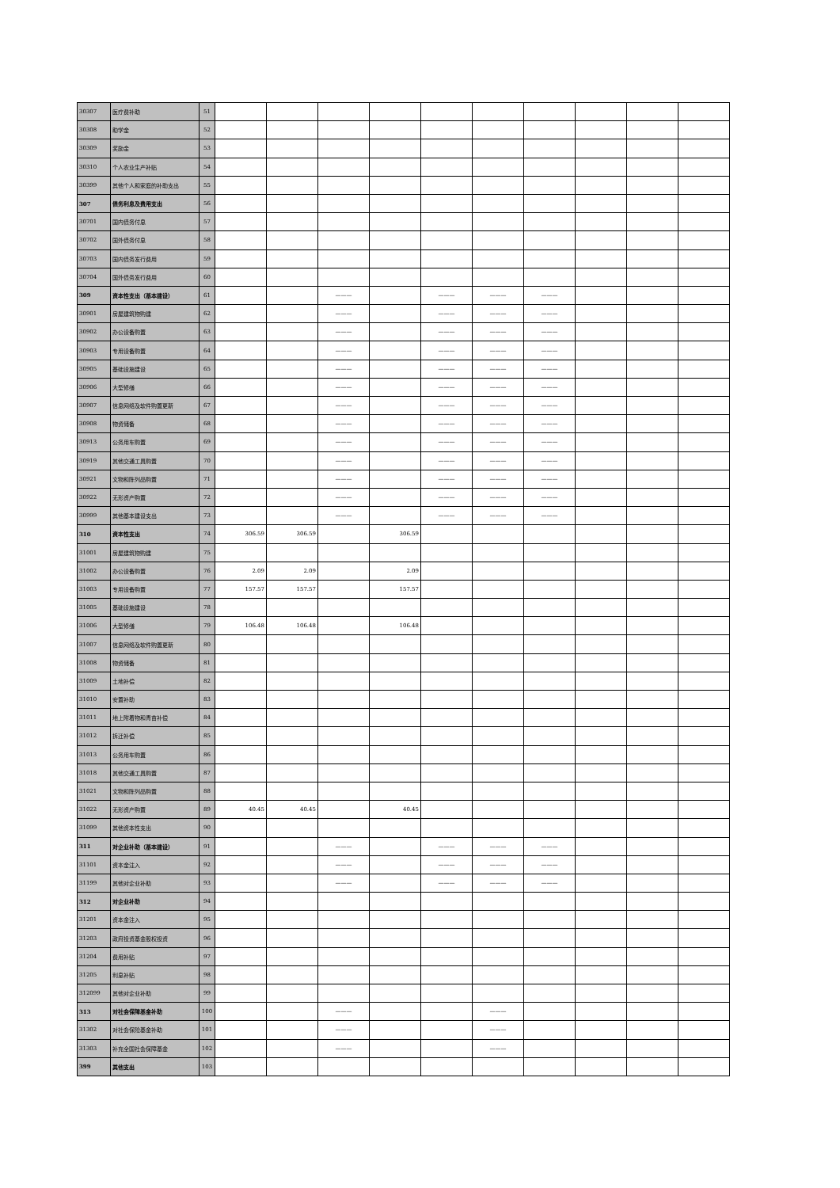| 30307 | 医疗费补助 | 51 | | | | | | | | | | |
| 30308 | 助学金 | 52 | | | | | | | | | | |
| 30309 | 奖励金 | 53 | | | | | | | | | | |
| 30310 | 个人农业生产补贴 | 54 | | | | | | | | | | |
| 30399 | 其他个人和家庭的补助支出 | 55 | | | | | | | | | | |
| 307 | 债务利息及费用支出 | 56 | | | | | | | | | | |
| 30701 | 国内债务付息 | 57 | | | | | | | | | | |
| 30702 | 国外债务付息 | 58 | | | | | | | | | | |
| 30703 | 国内债务发行费用 | 59 | | | | | | | | | | |
| 30704 | 国外债务发行费用 | 60 | | | | | | | | | | |
| 309 | 资本性支出（基本建设） | 61 | | | ——— | | ——— | ——— | ——— | | | |
| 30901 | 房屋建筑物购建 | 62 | | | ——— | | ——— | ——— | ——— | | | |
| 30902 | 办公设备购置 | 63 | | | ——— | | ——— | ——— | ——— | | | |
| 30903 | 专用设备购置 | 64 | | | ——— | | ——— | ——— | ——— | | | |
| 30905 | 基础设施建设 | 65 | | | ——— | | ——— | ——— | ——— | | | |
| 30906 | 大型修缮 | 66 | | | ——— | | ——— | ——— | ——— | | | |
| 30907 | 信息网络及软件购置更新 | 67 | | | ——— | | ——— | ——— | ——— | | | |
| 30908 | 物资储备 | 68 | | | ——— | | ——— | ——— | ——— | | | |
| 30913 | 公务用车购置 | 69 | | | ——— | | ——— | ——— | ——— | | | |
| 30919 | 其他交通工具购置 | 70 | | | ——— | | ——— | ——— | ——— | | | |
| 30921 | 文物和陈列品购置 | 71 | | | ——— | | ——— | ——— | ——— | | | |
| 30922 | 无形资产购置 | 72 | | | ——— | | ——— | ——— | ——— | | | |
| 30999 | 其他基本建设支出 | 73 | | | ——— | | ——— | ——— | ——— | | | |
| 310 | 资本性支出 | 74 | 306.59 | 306.59 | | 306.59 | | | | | | |
| 31001 | 房屋建筑物购建 | 75 | | | | | | | | | | |
| 31002 | 办公设备购置 | 76 | 2.09 | 2.09 | | 2.09 | | | | | | |
| 31003 | 专用设备购置 | 77 | 157.57 | 157.57 | | 157.57 | | | | | | |
| 31005 | 基础设施建设 | 78 | | | | | | | | | | |
| 31006 | 大型修缮 | 79 | 106.48 | 106.48 | | 106.48 | | | | | | |
| 31007 | 信息网络及软件购置更新 | 80 | | | | | | | | | | |
| 31008 | 物资储备 | 81 | | | | | | | | | | |
| 31009 | 土地补偿 | 82 | | | | | | | | | | |
| 31010 | 安置补助 | 83 | | | | | | | | | | |
| 31011 | 地上附着物和青苗补偿 | 84 | | | | | | | | | | |
| 31012 | 拆迁补偿 | 85 | | | | | | | | | | |
| 31013 | 公务用车购置 | 86 | | | | | | | | | | |
| 31018 | 其他交通工具购置 | 87 | | | | | | | | | | |
| 31021 | 文物和陈列品购置 | 88 | | | | | | | | | | |
| 31022 | 无形资产购置 | 89 | 40.45 | 40.45 | | 40.45 | | | | | | |
| 31099 | 其他资本性支出 | 90 | | | | | | | | | | |
| 311 | 对企业补助（基本建设） | 91 | | | ——— | | ——— | ——— | ——— | | | |
| 31101 | 资本金注入 | 92 | | | ——— | | ——— | ——— | ——— | | | |
| 31199 | 其他对企业补助 | 93 | | | ——— | | ——— | ——— | ——— | | | |
| 312 | 对企业补助 | 94 | | | | | | | | | | |
| 31201 | 资本金注入 | 95 | | | | | | | | | | |
| 31203 | 政府投资基金股权投资 | 96 | | | | | | | | | | |
| 31204 | 费用补贴 | 97 | | | | | | | | | | |
| 31205 | 利息补贴 | 98 | | | | | | | | | | |
| 312099 | 其他对企业补助 | 99 | | | | | | | | | | |
| 313 | 对社会保障基金补助 | 100 | | | ——— | | | ——— | | | | |
| 31302 | 对社会保险基金补助 | 101 | | | ——— | | | ——— | | | | |
| 31303 | 补充全国社会保障基金 | 102 | | | ——— | | | ——— | | | | |
| 399 | 其他支出 | 103 | | | | | | | | | | |